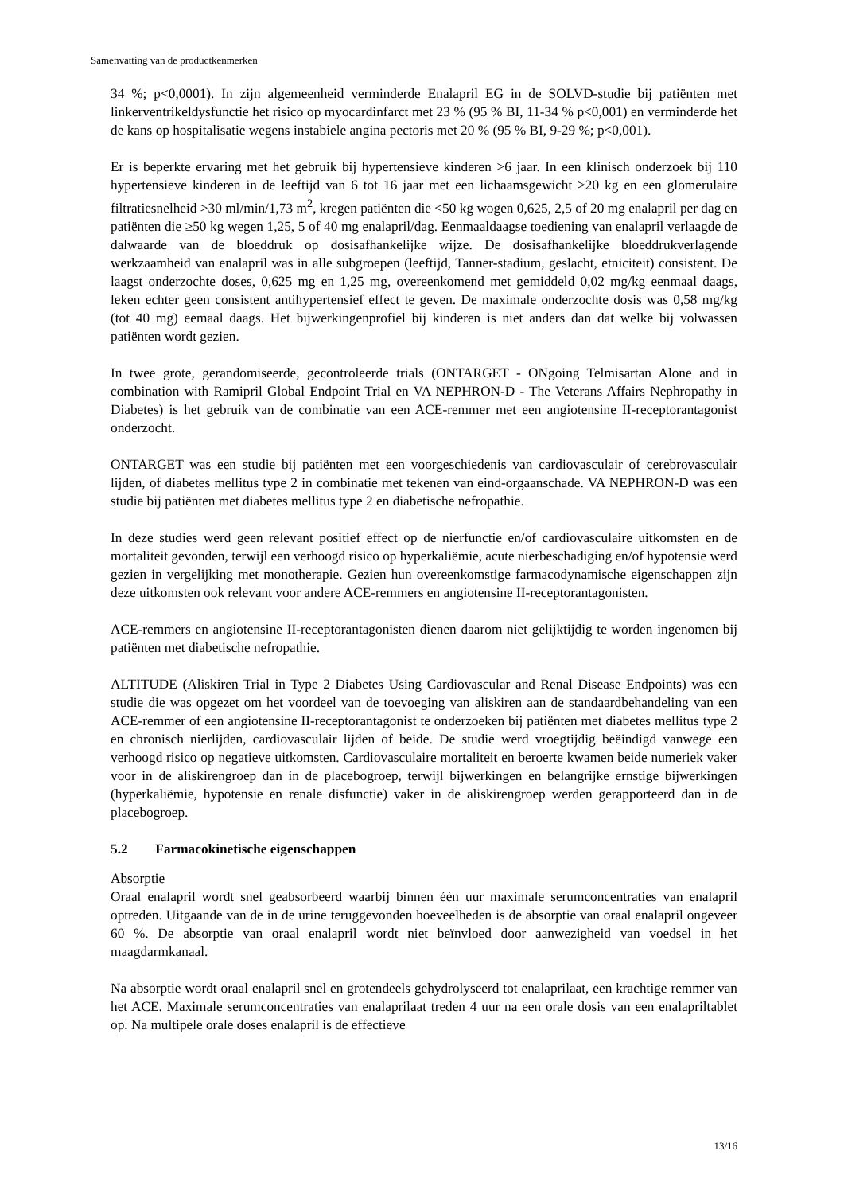Samenvatting van de productkenmerken
34 %; p<0,0001). In zijn algemeenheid verminderde Enalapril EG in de SOLVD-studie bij patiënten met linkerventrikeldysfunctie het risico op myocardinfarct met 23 % (95 % BI, 11-34 % p<0,001) en verminderde het de kans op hospitalisatie wegens instabiele angina pectoris met 20 % (95 % BI, 9-29 %; p<0,001).
Er is beperkte ervaring met het gebruik bij hypertensieve kinderen >6 jaar. In een klinisch onderzoek bij 110 hypertensieve kinderen in de leeftijd van 6 tot 16 jaar met een lichaamsgewicht ≥20 kg en een glomerulaire filtratiesnelheid >30 ml/min/1,73 m<sup>2</sup>, kregen patiënten die <50 kg wogen 0,625, 2,5 of 20 mg enalapril per dag en patiënten die ≥50 kg wegen 1,25, 5 of 40 mg enalapril/dag. Eenmaaldaagse toediening van enalapril verlaagde de dalwaarde van de bloeddruk op dosisafhankelijke wijze. De dosisafhankelijke bloeddrukverlagende werkzaamheid van enalapril was in alle subgroepen (leeftijd, Tanner-stadium, geslacht, etniciteit) consistent. De laagst onderzochte doses, 0,625 mg en 1,25 mg, overeenkomend met gemiddeld 0,02 mg/kg eenmaal daags, leken echter geen consistent antihypertensief effect te geven. De maximale onderzochte dosis was 0,58 mg/kg (tot 40 mg) eemaal daags. Het bijwerkingenprofiel bij kinderen is niet anders dan dat welke bij volwassen patiënten wordt gezien.
In twee grote, gerandomiseerde, gecontroleerde trials (ONTARGET - ONgoing Telmisartan Alone and in combination with Ramipril Global Endpoint Trial en VA NEPHRON-D - The Veterans Affairs Nephropathy in Diabetes) is het gebruik van de combinatie van een ACE-remmer met een angiotensine II-receptorantagonist onderzocht.
ONTARGET was een studie bij patiënten met een voorgeschiedenis van cardiovasculair of cerebrovasculair lijden, of diabetes mellitus type 2 in combinatie met tekenen van eind-orgaanschade. VA NEPHRON-D was een studie bij patiënten met diabetes mellitus type 2 en diabetische nefropathie.
In deze studies werd geen relevant positief effect op de nierfunctie en/of cardiovasculaire uitkomsten en de mortaliteit gevonden, terwijl een verhoogd risico op hyperkaliëmie, acute nierbeschadiging en/of hypotensie werd gezien in vergelijking met monotherapie. Gezien hun overeenkomstige farmacodynamische eigenschappen zijn deze uitkomsten ook relevant voor andere ACE-remmers en angiotensine II-receptorantagonisten.
ACE-remmers en angiotensine II-receptorantagonisten dienen daarom niet gelijktijdig te worden ingenomen bij patiënten met diabetische nefropathie.
ALTITUDE (Aliskiren Trial in Type 2 Diabetes Using Cardiovascular and Renal Disease Endpoints) was een studie die was opgezet om het voordeel van de toevoeging van aliskiren aan de standaardbehandeling van een ACE-remmer of een angiotensine II-receptorantagonist te onderzoeken bij patiënten met diabetes mellitus type 2 en chronisch nierlijden, cardiovasculair lijden of beide. De studie werd vroegtijdig beëindigd vanwege een verhoogd risico op negatieve uitkomsten. Cardiovasculaire mortaliteit en beroerte kwamen beide numeriek vaker voor in de aliskirengroep dan in de placebogroep, terwijl bijwerkingen en belangrijke ernstige bijwerkingen (hyperkaliëmie, hypotensie en renale disfunctie) vaker in de aliskirengroep werden gerapporteerd dan in de placebogroep.
5.2 Farmacokinetische eigenschappen
Absorptie
Oraal enalapril wordt snel geabsorbeerd waarbij binnen één uur maximale serumconcentraties van enalapril optreden. Uitgaande van de in de urine teruggevonden hoeveelheden is de absorptie van oraal enalapril ongeveer 60 %. De absorptie van oraal enalapril wordt niet beïnvloed door aanwezigheid van voedsel in het maagdarmkanaal.
Na absorptie wordt oraal enalapril snel en grotendeels gehydrolyseerd tot enalaprilaat, een krachtige remmer van het ACE. Maximale serumconcentraties van enalaprilaat treden 4 uur na een orale dosis van een enalapriltablet op. Na multipele orale doses enalapril is de effectieve
13/16